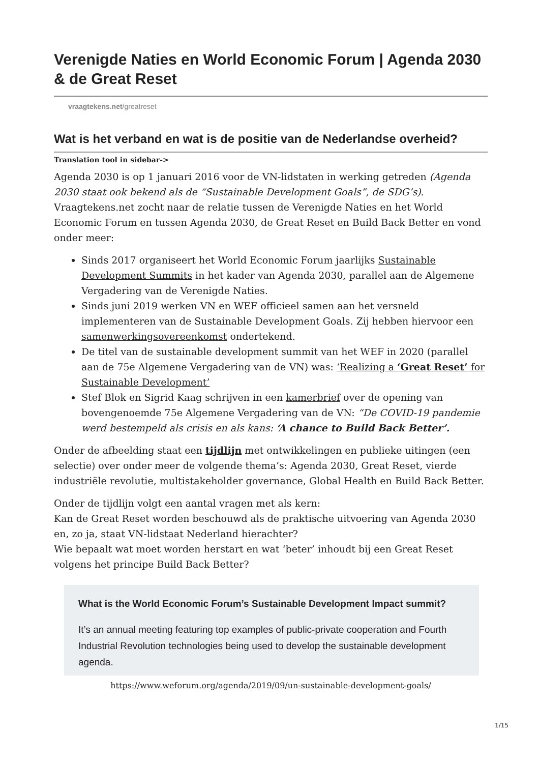Verenigde Naties en World Economic Forum | Agenda 2030 & de Great Reset
vraagtekens.net/greatreset
Wat is het verband en wat is de positie van de Nederlandse overheid?
Translation tool in sidebar->
Agenda 2030 is op 1 januari 2016 voor de VN-lidstaten in werking getreden (Agenda 2030 staat ook bekend als de “Sustainable Development Goals”, de SDG’s). Vraagtekens.net zocht naar de relatie tussen de Verenigde Naties en het World Economic Forum en tussen Agenda 2030, de Great Reset en Build Back Better en vond onder meer:
Sinds 2017 organiseert het World Economic Forum jaarlijks Sustainable Development Summits in het kader van Agenda 2030, parallel aan de Algemene Vergadering van de Verenigde Naties.
Sinds juni 2019 werken VN en WEF officieel samen aan het versneld implementeren van de Sustainable Development Goals. Zij hebben hiervoor een samenwerkingsovereenkomst ondertekend.
De titel van de sustainable development summit van het WEF in 2020 (parallel aan de 75e Algemene Vergadering van de VN) was: ‘Realizing a ‘Great Reset’ for Sustainable Development’
Stef Blok en Sigrid Kaag schrijven in een kamerbrief over de opening van bovengenoemde 75e Algemene Vergadering van de VN: “De COVID-19 pandemie werd bestempeld als crisis en als kans: ‘A chance to Build Back Better’.
Onder de afbeelding staat een tijdlijn met ontwikkelingen en publieke uitingen (een selectie) over onder meer de volgende thema’s: Agenda 2030, Great Reset, vierde industriële revolutie, multistakeholder governance, Global Health en Build Back Better.
Onder de tijdlijn volgt een aantal vragen met als kern:
Kan de Great Reset worden beschouwd als de praktische uitvoering van Agenda 2030 en, zo ja, staat VN-lidstaat Nederland hierachter?
Wie bepaalt wat moet worden herstart en wat ‘beter’ inhoudt bij een Great Reset volgens het principe Build Back Better?
What is the World Economic Forum’s Sustainable Development Impact summit?
It’s an annual meeting featuring top examples of public-private cooperation and Fourth Industrial Revolution technologies being used to develop the sustainable development agenda.
https://www.weforum.org/agenda/2019/09/un-sustainable-development-goals/
1/15